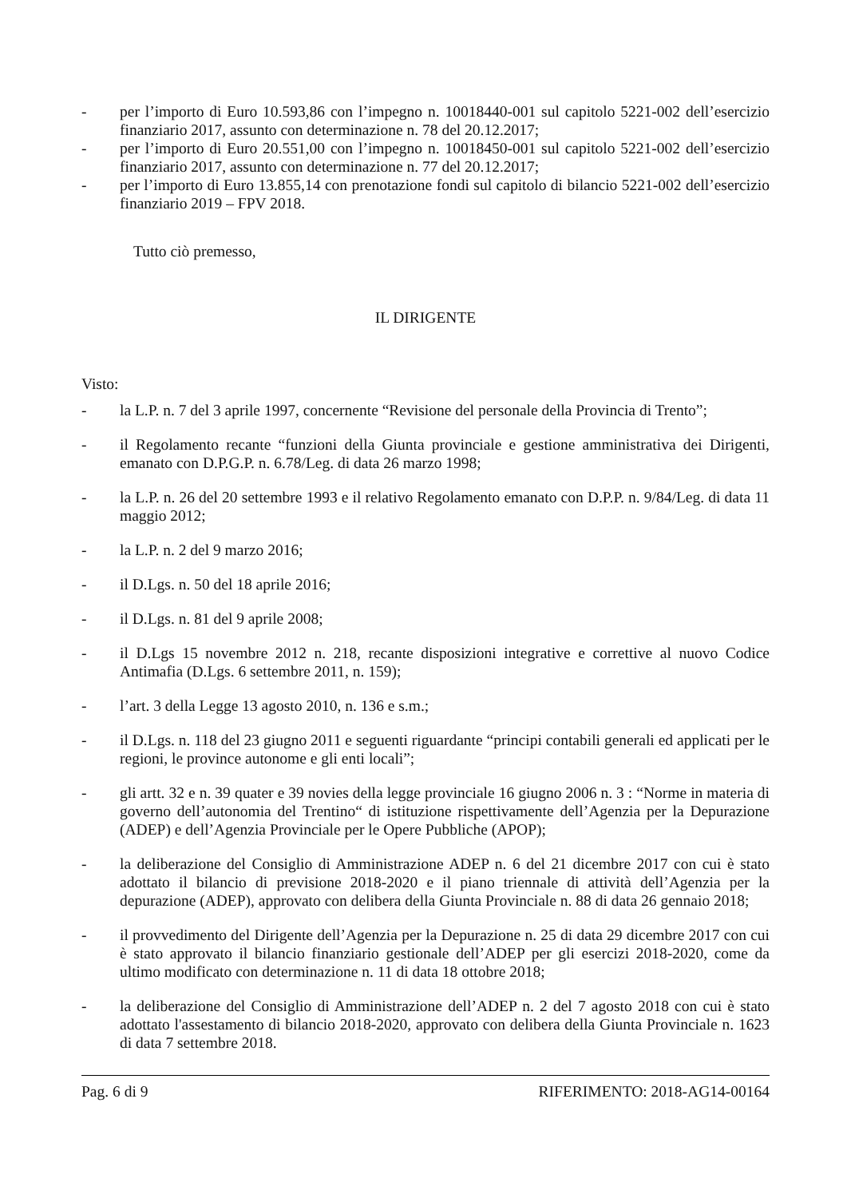- per l’importo di Euro 10.593,86 con l’impegno n. 10018440-001 sul capitolo 5221-002 dell’esercizio finanziario 2017, assunto con determinazione n. 78 del 20.12.2017;
- per l’importo di Euro 20.551,00 con l’impegno n. 10018450-001 sul capitolo 5221-002 dell’esercizio finanziario 2017, assunto con determinazione n. 77 del 20.12.2017;
- per l’importo di Euro 13.855,14 con prenotazione fondi sul capitolo di bilancio 5221-002 dell’esercizio finanziario 2019 – FPV 2018.
Tutto ciò premesso,
IL DIRIGENTE
Visto:
- la L.P. n. 7 del 3 aprile 1997, concernente “Revisione del personale della Provincia di Trento”;
- il Regolamento recante “funzioni della Giunta provinciale e gestione amministrativa dei Dirigenti, emanato con D.P.G.P. n. 6.78/Leg. di data 26 marzo 1998;
- la L.P. n. 26 del 20 settembre 1993 e il relativo Regolamento emanato con D.P.P. n. 9/84/Leg. di data 11 maggio 2012;
- la L.P. n. 2 del 9 marzo 2016;
- il D.Lgs. n. 50 del 18 aprile 2016;
- il D.Lgs. n. 81 del 9 aprile 2008;
- il D.Lgs 15 novembre 2012 n. 218, recante disposizioni integrative e correttive al nuovo Codice Antimafia (D.Lgs. 6 settembre 2011, n. 159);
- l’art. 3 della Legge 13 agosto 2010, n. 136 e s.m.;
- il D.Lgs. n. 118 del 23 giugno 2011 e seguenti riguardante “principi contabili generali ed applicati per le regioni, le province autonome e gli enti locali”;
- gli artt. 32 e n. 39 quater e 39 novies della legge provinciale 16 giugno 2006 n. 3 : “Norme in materia di governo dell’autonomia del Trentino“ di istituzione rispettivamente dell’Agenzia per la Depurazione (ADEP) e dell’Agenzia Provinciale per le Opere Pubbliche (APOP);
- la deliberazione del Consiglio di Amministrazione ADEP n. 6 del 21 dicembre 2017 con cui è stato adottato il bilancio di previsione 2018-2020 e il piano triennale di attività dell’Agenzia per la depurazione (ADEP), approvato con delibera della Giunta Provinciale n. 88 di data 26 gennaio 2018;
- il provvedimento del Dirigente dell’Agenzia per la Depurazione n. 25 di data 29 dicembre 2017 con cui è stato approvato il bilancio finanziario gestionale dell’ADEP per gli esercizi 2018-2020, come da ultimo modificato con determinazione n. 11 di data 18 ottobre 2018;
- la deliberazione del Consiglio di Amministrazione dell’ADEP n. 2 del 7 agosto 2018 con cui è stato adottato l'assestamento di bilancio 2018-2020, approvato con delibera della Giunta Provinciale n. 1623 di data 7 settembre 2018.
Pag. 6 di 9 RIFERIMENTO: 2018-AG14-00164